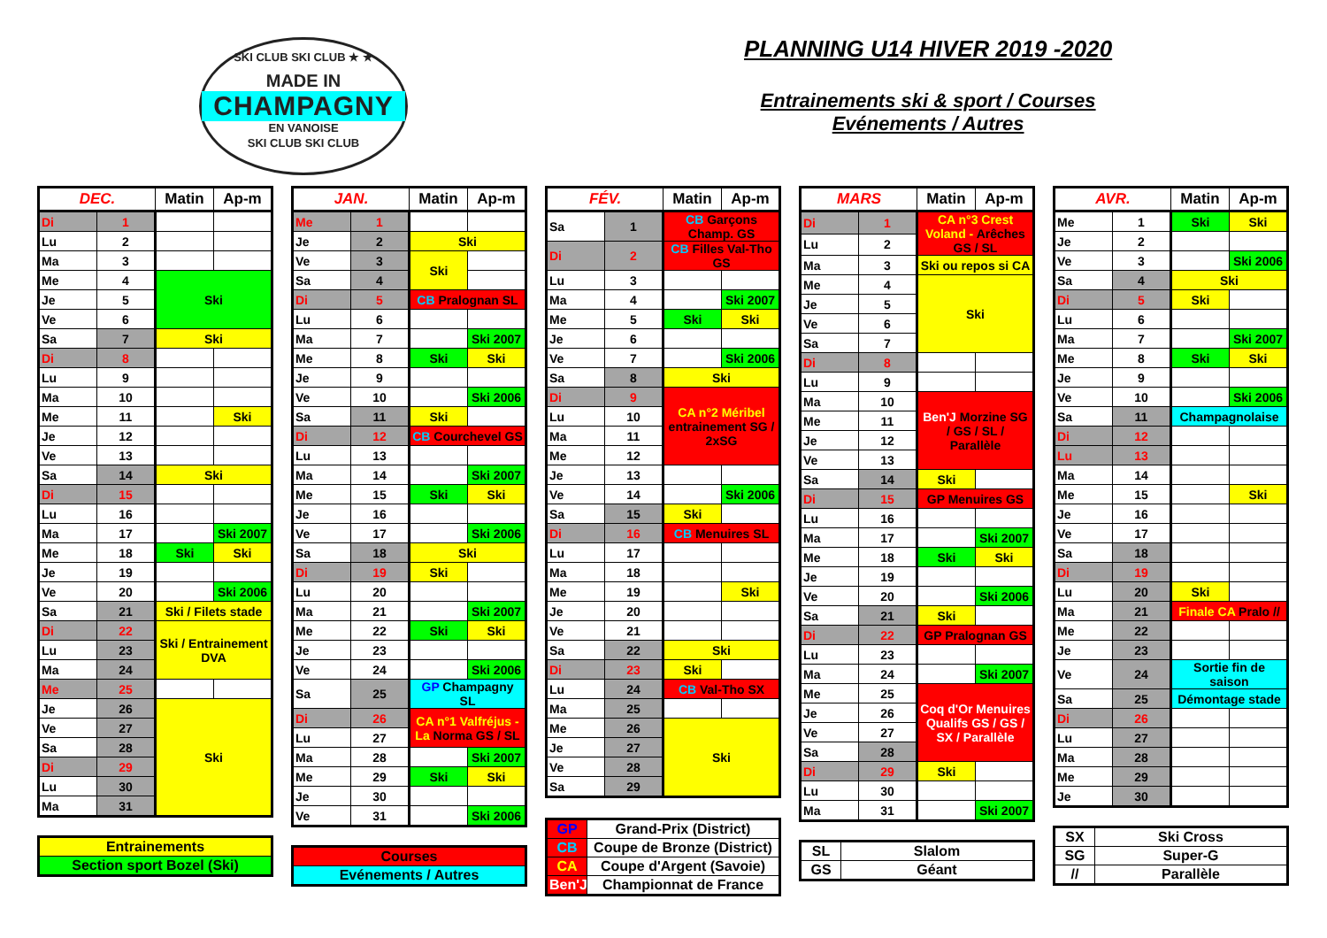SKI CLUB SKI CLUB ★ ★
MADE IN
CHAMPAGNY
EN VANOISE
SKI CLUB SKI CLUB
PLANNING U14 HIVER 2019 -2020
Entrainements ski & sport / Courses
Evénements / Autres
| DEC. | | Matin | Ap-m |
| --- | --- | --- | --- |
| Di | 1 | | |
| Lu | 2 | | |
| Ma | 3 | | |
| Me | 4 | Ski | |
| Je | 5 | | |
| Ve | 6 | | |
| Sa | 7 | Ski | |
| Di | 8 | | |
| Lu | 9 | | |
| Ma | 10 | | |
| Me | 11 | | Ski |
| Je | 12 | | |
| Ve | 13 | | |
| Sa | 14 | Ski | |
| Di | 15 | | |
| Lu | 16 | | |
| Ma | 17 | | Ski 2007 |
| Me | 18 | Ski | Ski |
| Je | 19 | | |
| Ve | 20 | | Ski 2006 |
| Sa | 21 | Ski / Filets stade | |
| Di | 22 | Ski / Entrainement DVA | |
| Lu | 23 | | |
| Ma | 24 | | |
| Me | 25 | | |
| Je | 26 | Ski | |
| Ve | 27 | | |
| Sa | 28 | | |
| Di | 29 | | |
| Lu | 30 | | |
| Ma | 31 | | |
| Entrainements |
| Section sport Bozel (Ski) |
| JAN. | | Matin | Ap-m |
| --- | --- | --- | --- |
| Me | 1 | | |
| Je | 2 | Ski | |
| Ve | 3 | Ski | |
| Sa | 4 | | |
| Di | 5 | CB Pralognan SL | |
| Lu | 6 | | |
| Ma | 7 | | Ski 2007 |
| Me | 8 | Ski | Ski |
| Je | 9 | | |
| Ve | 10 | | Ski 2006 |
| Sa | 11 | Ski | |
| Di | 12 | CB Courchevel GS | |
| Lu | 13 | | |
| Ma | 14 | | Ski 2007 |
| Me | 15 | Ski | Ski |
| Je | 16 | | |
| Ve | 17 | | Ski 2006 |
| Sa | 18 | Ski | |
| Di | 19 | Ski | |
| Lu | 20 | | |
| Ma | 21 | | Ski 2007 |
| Me | 22 | Ski | Ski |
| Je | 23 | | |
| Ve | 24 | | Ski 2006 |
| Sa | 25 | GP Champagny SL | |
| Di | 26 | CA n°1 Valfréjus - La Norma GS / SL | |
| Lu | 27 | | |
| Ma | 28 | | Ski 2007 |
| Me | 29 | Ski | Ski |
| Je | 30 | | |
| Ve | 31 | | Ski 2006 |
| Courses |
| Evénements / Autres |
| FÉV. | | Matin | Ap-m |
| --- | --- | --- | --- |
| Sa | 1 | CB Garçons Champ. GS | |
| Di | 2 | CB Filles Val-Tho GS | |
| Lu | 3 | | |
| Ma | 4 | | Ski 2007 |
| Me | 5 | Ski | Ski |
| Je | 6 | | |
| Ve | 7 | | Ski 2006 |
| Sa | 8 | Ski | |
| Di | 9 | CA n°2 Méribel entrainement SG / 2xSG | |
| Lu | 10 | | |
| Ma | 11 | | |
| Me | 12 | | |
| Je | 13 | | |
| Ve | 14 | | Ski 2006 |
| Sa | 15 | Ski | |
| Di | 16 | CB Menuires SL | |
| Lu | 17 | | |
| Ma | 18 | | |
| Me | 19 | | Ski |
| Je | 20 | | |
| Ve | 21 | | |
| Sa | 22 | Ski | |
| Di | 23 | Ski | |
| Lu | 24 | CB Val-Tho SX | |
| Ma | 25 | | |
| Me | 26 | Ski | |
| Je | 27 | | |
| Ve | 28 | | |
| Sa | 29 | | |
| GP | Grand-Prix (District) |
| CB | Coupe de Bronze (District) |
| CA | Coupe d'Argent (Savoie) |
| Ben'J | Championnat de France |
| MARS | | Matin | Ap-m |
| --- | --- | --- | --- |
| Di | 1 | CA n°3 Crest Voland - Arêches GS / SL | |
| Lu | 2 | | |
| Ma | 3 | Ski ou repos si CA | |
| Me | 4 | Ski | |
| Je | 5 | | |
| Ve | 6 | | |
| Sa | 7 | | |
| Di | 8 | | |
| Lu | 9 | | |
| Ma | 10 | Ben'J Morzine SG / GS / SL / Parallèle | |
| Me | 11 | | |
| Je | 12 | | |
| Ve | 13 | | |
| Sa | 14 | Ski | |
| Di | 15 | GP Menuires GS | |
| Lu | 16 | | |
| Ma | 17 | | Ski 2007 |
| Me | 18 | Ski | Ski |
| Je | 19 | | |
| Ve | 20 | | Ski 2006 |
| Sa | 21 | Ski | |
| Di | 22 | GP Pralognan GS | |
| Lu | 23 | | |
| Ma | 24 | | Ski 2007 |
| Me | 25 | Coq d'Or Menuires Qualifs GS / GS / SX / Parallèle | |
| Je | 26 | | |
| Ve | 27 | | |
| Sa | 28 | | |
| Di | 29 | Ski | |
| Lu | 30 | | |
| Ma | 31 | | Ski 2007 |
| SL | Slalom |
| GS | Géant |
| AVR. | | Matin | Ap-m |
| --- | --- | --- | --- |
| Me | 1 | Ski | Ski |
| Je | 2 | | |
| Ve | 3 | | Ski 2006 |
| Sa | 4 | Ski | |
| Di | 5 | Ski | |
| Lu | 6 | | |
| Ma | 7 | | Ski 2007 |
| Me | 8 | Ski | Ski |
| Je | 9 | | |
| Ve | 10 | | Ski 2006 |
| Sa | 11 | Champagnolaise | |
| Di | 12 | | |
| Lu | 13 | | |
| Ma | 14 | | |
| Me | 15 | | Ski |
| Je | 16 | | |
| Ve | 17 | | |
| Sa | 18 | | |
| Di | 19 | | |
| Lu | 20 | Ski | |
| Ma | 21 | Finale CA Pralo // | |
| Me | 22 | | |
| Je | 23 | | |
| Ve | 24 | Sortie fin de saison | |
| Sa | 25 | Démontage stade | |
| Di | 26 | | |
| Lu | 27 | | |
| Ma | 28 | | |
| Me | 29 | | |
| Je | 30 | | |
| SX | Ski Cross |
| SG | Super-G |
| // | Parallèle |